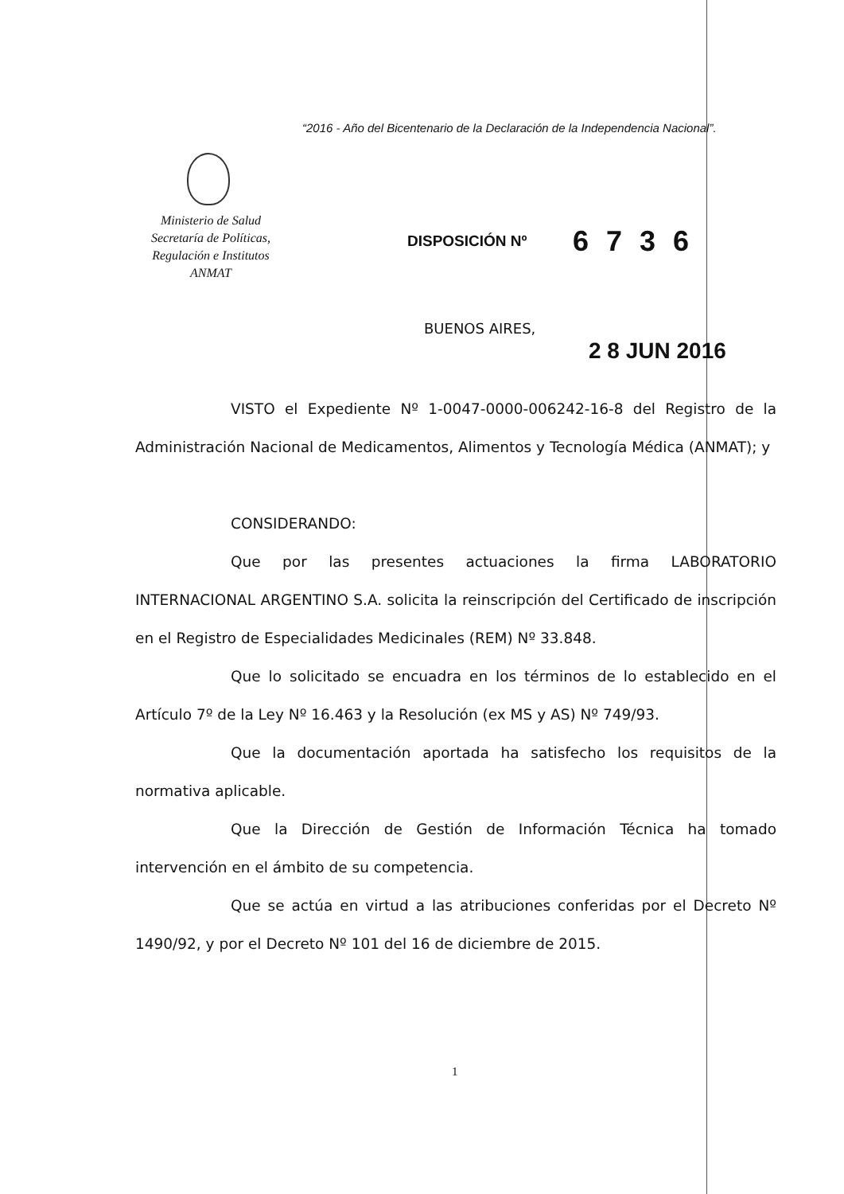“2016 - Año del Bicentenario de la Declaración de la Independencia Nacional”.
Ministerio de Salud
Secretaría de Políticas,
Regulación e Institutos
ANMAT
DISPOSICIÓN Nº 6736
BUENOS AIRES,
2 8 JUN 2016
VISTO el Expediente Nº 1-0047-0000-006242-16-8 del Registro de la Administración Nacional de Medicamentos, Alimentos y Tecnología Médica (ANMAT); y
CONSIDERANDO:
Que por las presentes actuaciones la firma LABORATORIO INTERNACIONAL ARGENTINO S.A. solicita la reinscripción del Certificado de inscripción en el Registro de Especialidades Medicinales (REM) Nº 33.848.
Que lo solicitado se encuadra en los términos de lo establecido en el Artículo 7º de la Ley Nº 16.463 y la Resolución (ex MS y AS) Nº 749/93.
Que la documentación aportada ha satisfecho los requisitos de la normativa aplicable.
Que la Dirección de Gestión de Información Técnica ha tomado intervención en el ámbito de su competencia.
Que se actúa en virtud a las atribuciones conferidas por el Decreto Nº 1490/92, y por el Decreto Nº 101 del 16 de diciembre de 2015.
1